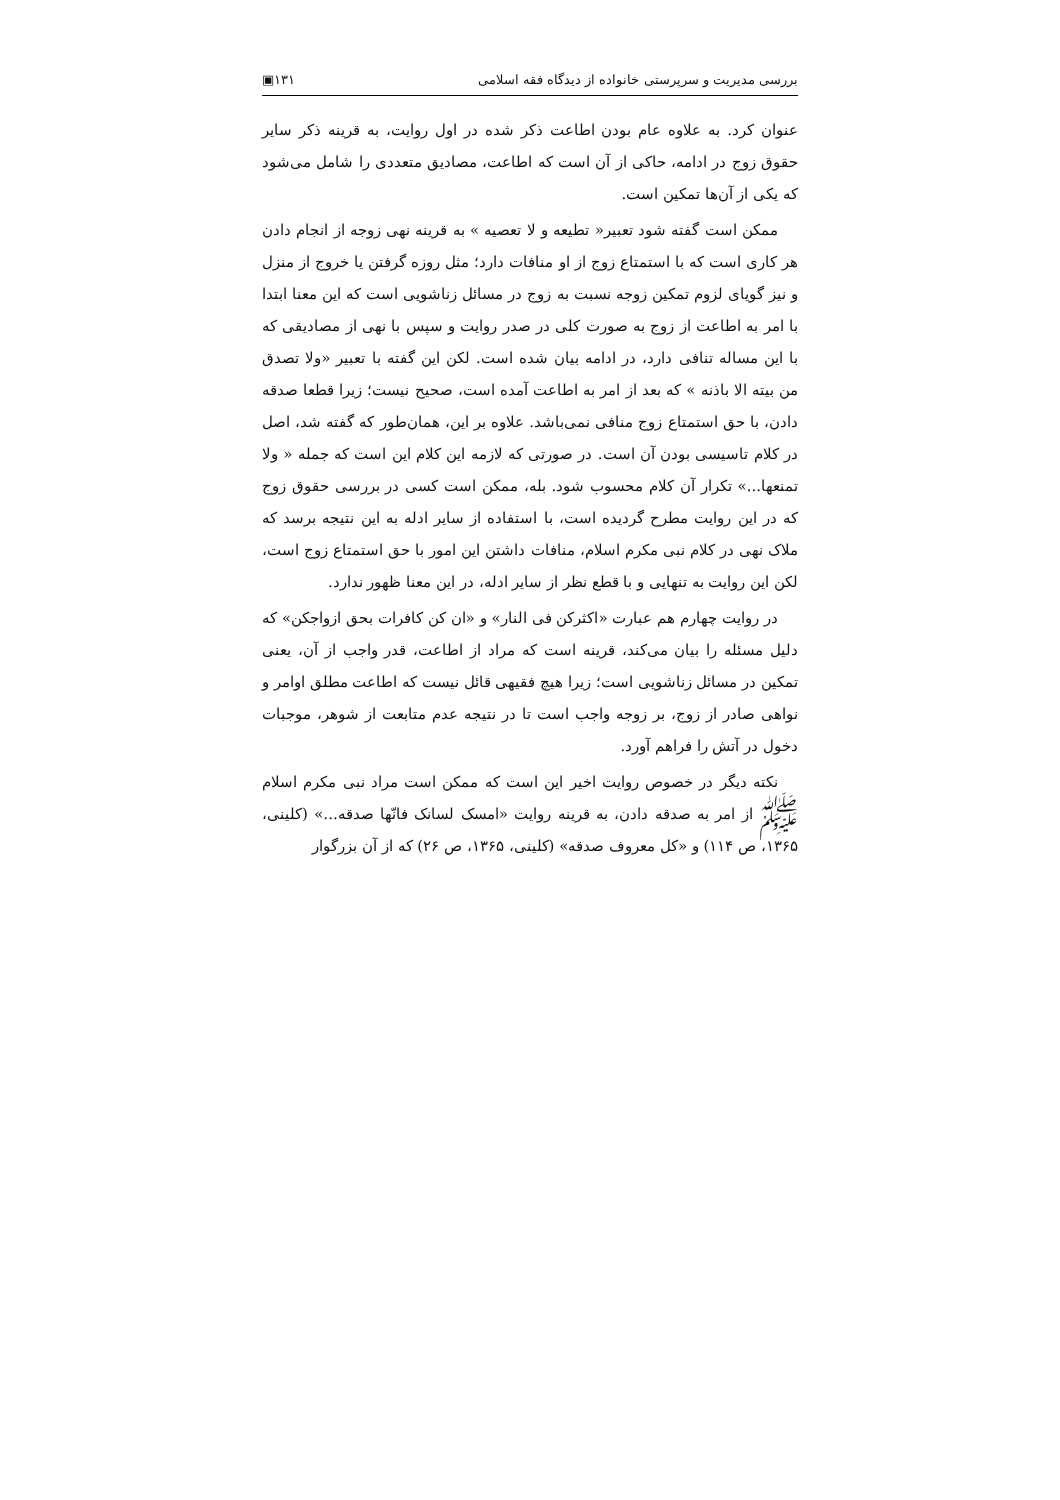بررسی مدیریت و سرپرستی خانواده از دیدگاه فقه اسلامی ۱۳۱▣
عنوان کرد. به علاوه عام بودن اطاعت ذکر شده در اول روایت، به قرینه ذکر سایر حقوق زوج در ادامه، حاکی از آن است که اطاعت، مصادیق متعددی را شامل می‌شود که یکی از آن‌ها تمکین است.
ممکن است گفته شود تعبیر« تطیعه و لا تعصیه » به قرینه نهی زوجه از انجام دادن هر کاری است که با استمتاع زوج از او منافات دارد؛ مثل روزه گرفتن یا خروج از منزل و نیز گویای لزوم تمکین زوجه نسبت به زوج در مسائل زناشویی است که این معنا ابتدا با امر به اطاعت از زوج به صورت کلی در صدر روایت و سپس با نهی از مصادیقی که با این مساله تنافی دارد، در ادامه بیان شده است. لکن این گفته با تعبیر «ولا تصدق من بیته الا باذنه » که بعد از امر به اطاعت آمده است، صحیح نیست؛ زیرا قطعا صدقه دادن، با حق استمتاع زوج منافی نمی‌باشد. علاوه بر این، همان‌طور که گفته شد، اصل در کلام تاسیسی بودن آن است. در صورتی که لازمه این کلام این است که جمله « ولا تمنعها...» تکرار آن کلام محسوب شود. بله، ممکن است کسی در بررسی حقوق زوج که در این روایت مطرح گردیده است، با استفاده از سایر ادله به این نتیجه برسد که ملاک نهی در کلام نبی مکرم اسلام، منافات داشتن این امور با حق استمتاع زوج است، لکن این روایت به تنهایی و با قطع نظر از سایر ادله، در این معنا ظهور ندارد.
در روایت چهارم هم عبارت «اکثرکن فی النار» و «ان کن کافرات بحق ازواجکن» که دلیل مسئله را بیان می‌کند، قرینه است که مراد از اطاعت، قدر واجب از آن، یعنی تمکین در مسائل زناشویی است؛ زیرا هیچ فقیهی قائل نیست که اطاعت مطلق اوامر و نواهی صادر از زوج، بر زوجه واجب است تا در نتیجه عدم متابعت از شوهر، موجبات دخول در آتش را فراهم آورد.
نکته دیگر در خصوص روایت اخیر این است که ممکن است مراد نبی مکرم اسلام ﷺ از امر به صدقه دادن، به قرینه روایت «امسک لسانک فانّها صدقه...» (کلینی، ۱۳۶۵، ص ۱۱۴) و «کل معروف صدقه» (کلینی، ۱۳۶۵، ص ۲۶) که از آن بزرگوار